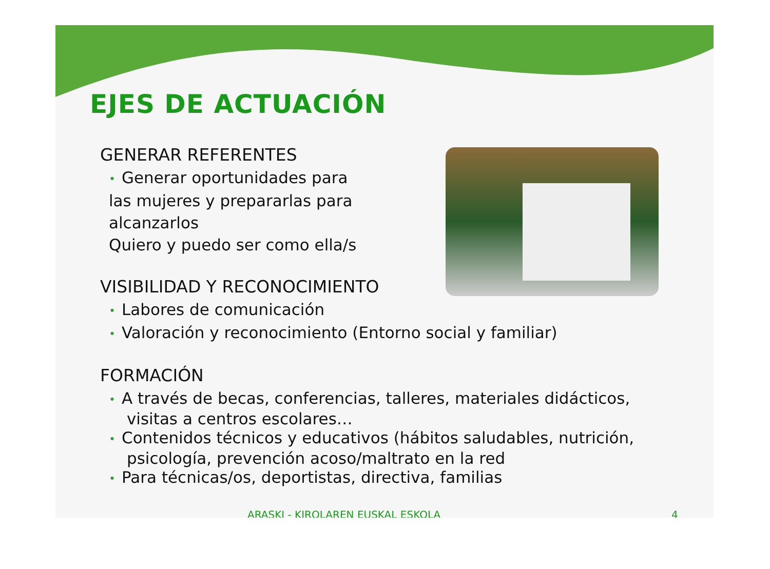EJES DE ACTUACIÓN
GENERAR REFERENTES
• Generar oportunidades para
las mujeres y prepararlas para
alcanzarlos
Quiero y puedo ser como ella/s
VISIBILIDAD Y RECONOCIMIENTO
• Labores de comunicación
• Valoración y reconocimiento (Entorno social y familiar)
FORMACIÓN
• A través de becas, conferencias, talleres, materiales didácticos,
visitas a centros escolares…
• Contenidos técnicos y educativos (hábitos saludables, nutrición,
psicología, prevención acoso/maltrato en la red
• Para técnicas/os, deportistas, directiva, familias
ARASKI - KIROLAREN EUSKAL ESKOLA 4